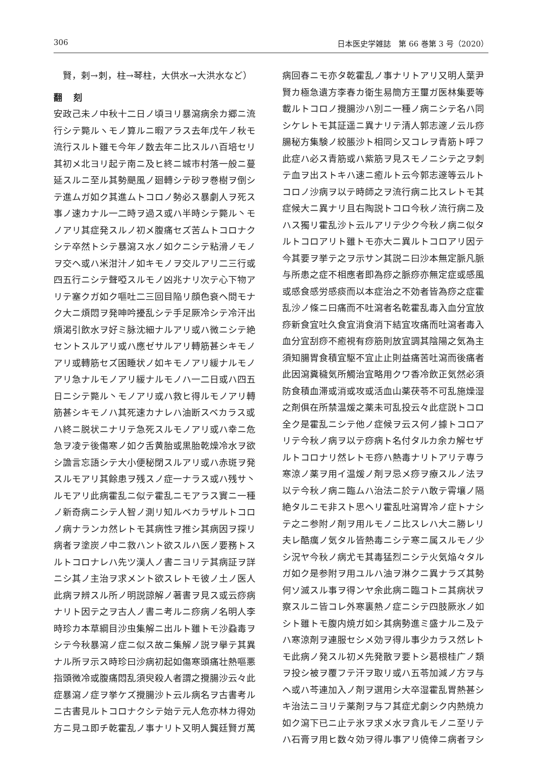306 日本医史学雑誌　第 66 巻第 3 号（2020）
　賢，剌→刺，柱→琴柱，大供水→大洪水など）
翻 刻
安政己未ノ中秋十二日ノ頃ヨリ暴瀉病余カ郷ニ流行シテ斃ルヽモノ算ルニ暇アラス去年戊午ノ秋モ流行スルト雖モ今年ノ数去年ニ比スルハ百培セリ其初メ北ヨリ起テ南ニ及ヒ終ニ城市村落一般ニ蔓延スルニ至ル其勢颶風ノ廻轉シテ砂ヲ巻樹ヲ倒シテ進ムガ如ク其進ムトコロノ勢必ス暴劇人ヲ死ス事ノ速カナル一二時ヲ過ス或ハ半時シテ斃ル丶モノアリ其症発スルノ初メ腹痛セズ苦ムトコロナクシテ卒然トシテ暴瀉ス水ノ如クニシテ粘滑ノモノヲ交ヘ或ハ米泔汁ノ如キモノヲ交ルアリ二三行或四五行ニシテ聲啞スルモノ凶兆ナリ次テ心下物アリテ塞クガ如ク嘔吐二三回目陥リ顔色衰ヘ問モナク大ニ煩悶ヲ発呻吟擾乱シテ手足厥冷シテ冷汗出煩渴引飲水ヲ好ミ脉沈細ナルアリ或ハ微ニシテ絶セントスルアリ或ハ應ゼサルアリ轉筋甚シキモノアリ或轉筋セズ困睡状ノ如キモノアリ緩ナルモノアリ急ナルモノアリ緩ナルモノハ一二日或ハ四五日ニシテ斃ル丶モノアリ或ハ救ヒ得ルモノアリ轉筋甚シキモノハ其死速カナレハ油断スベカラス或ハ終ニ脱状ニナリテ急死スルモノアリ或ハ幸ニ危急ヲ凌テ後傷寒ノ如ク舌黄胎或黒胎乾燥冷水ヲ欲シ譫言忘語シテ大小便秘閉スルアリ或ハ赤斑ヲ発スルモアリ其餘患ヲ残スノ症一ナラス或ハ残サ丶ルモアリ此病霍乱ニ似テ霍乱ニモアラス實ニ一種ノ新奇病ニシテ人智ノ測リ知ルベカラザルトコロノ病ナランカ然レトモ其病性ヲ推シ其病因ヲ探リ病者ヲ塗炭ノ中ニ救ハント欲スルハ医ノ要務トスルトコロナレハ先ツ漢人ノ書ニヨリテ其病証ヲ詳ニシ其ノ主治ヲ求メント欲スレトモ彼ノ土ノ医人此病ヲ辨スル所ノ明説諒解ノ著書ヲ見ス或云痧病ナリト因テ之ヲ古人ノ書ニ考ルニ痧病ノ名明人李時珍カ本草綱目沙虫集解ニ出ルト雖トモ沙蝨毒ヲシテ今秋暴瀉ノ症ニ似ス故ニ集解ノ説ヲ擧テ其異ナル所ヲ示ス時珍曰沙病初起如傷寒頭痛壮熱嘔悪指頭微冷或腹痛悶乱須臾殺人者謂之攪腸沙云々此症暴瀉ノ症ヲ挙ケズ攪腸沙ト云ル病名ヲ古書考ルニ古書見ルトコロナクシテ始テ元人危亦林カ得効方ニ見ユ即チ乾霍乱ノ事ナリト又明人龔廷賢ガ萬
病回春ニモ亦タ乾霍乱ノ事ナリトアリ又明人葉尹賢カ極急遺方李春カ衛生易簡方王璽ガ医林集要等載ルトコロノ攪腸沙ハ別ニ一種ノ病ニシテ名ハ同シケレトモ其証遥ニ異ナリテ清人郭志邃ノ云ル痧腸秘方集験ノ絞脹沙ト相同シ又コレヲ青筋ト呼フ此症ハ必ス青筋或ハ紫筋ヲ見スモノニシテ之ヲ刺テ血ヲ出ストキハ速ニ癒ルト云今郭志邃等云ルトコロノ沙病ヲ以テ時師之ヲ流行病ニ比スレトモ其症候大ニ異ナリ且右陶説トコロ今秋ノ流行病ニ及ハス獨リ霍乱沙ト云ルアリテ少ク今秋ノ病ニ似タルトコロアリト雖トモ亦大ニ異ルトコロアリ因テ今其要ヲ挙テ之ヲ示サン其説ニ曰沙本無定脈凡脈与所患之症不相應者即為痧之脈痧亦無定症或感風或感食感労感痰而以本症治之不効者皆為痧之症霍乱沙ノ條ニ曰痛而不吐瀉者名乾霍乱毒入血分宜放痧新食宜吐久食宜消食消下結宜攻痛而吐瀉者毒入血分宜刮痧不癒視有痧筋則放宜調其陰陽之気為主須知腸胃食積宜駆不宜止止則益痛苦吐瀉而後痛者此因瀉糞穢気所觸治宜略用クワ香冷飲正気然必須防食積血滞或消或攻或活血山薬茯苓不可乱施燥湿之剤俱在所禁温煖之薬未可乱投云々此症説トコロ全ク是霍乱ニシテ他ノ症候ヲ云ス何ノ據トコロアリテ今秋ノ病ヲ以テ痧病ト名付タルカ余カ解セザルトコロナリ然レトモ痧ハ熱毒ナリトアリテ専ラ寒涼ノ薬ヲ用イ温煖ノ剤ヲ忌メ痧ヲ療スルノ法ヲ以テ今秋ノ病ニ臨ムハ治法ニ於テハ敢テ霄壤ノ隔絶タルニモ非スト思ヘリ霍乱吐瀉胃冷ノ症トナシテ之ニ参附ノ剤ヲ用ルモノニ比スレハ大ニ勝レリ夫レ酷癘ノ気タル皆熱毒ニシテ寒ニ属スルモノ少シ況ヤ今秋ノ病尤モ其毒猛烈ニシテ火気焔々タルガ如ク是参附ヲ用ユルハ油ヲ淋クニ異ナラズ其勢何ソ滅スル事ヲ得ンヤ余此病ニ臨コトニ其病状ヲ察スルニ皆コレ外寒裏熱ノ症ニシテ四肢厥氷ノ如シト雖トモ腹内焼ガ如シ其病勢進ミ盛ナルニ及テハ寒涼剤ヲ連服セシメ効ヲ得ル事少カラス然レトモ此病ノ発スル初メ先発散ヲ要トシ葛根桂广ノ類ヲ投シ被ヲ覆フテ汗ヲ取リ或ハ五苓加減ノ方ヲ与ヘ或ハ芩連加入ノ剤ヲ選用シ大卒湿霍乱胃熱甚シキ治法ニヨリテ薬剤ヲ与フ其症尤劇シク内熱焼カ如ク瀉下已ニ止テ氷ヲ求メ水ヲ貪ルモノニ至リテハ石膏ヲ用ヒ数々効ヲ得ル事アリ僥倖ニ病者ヲシ